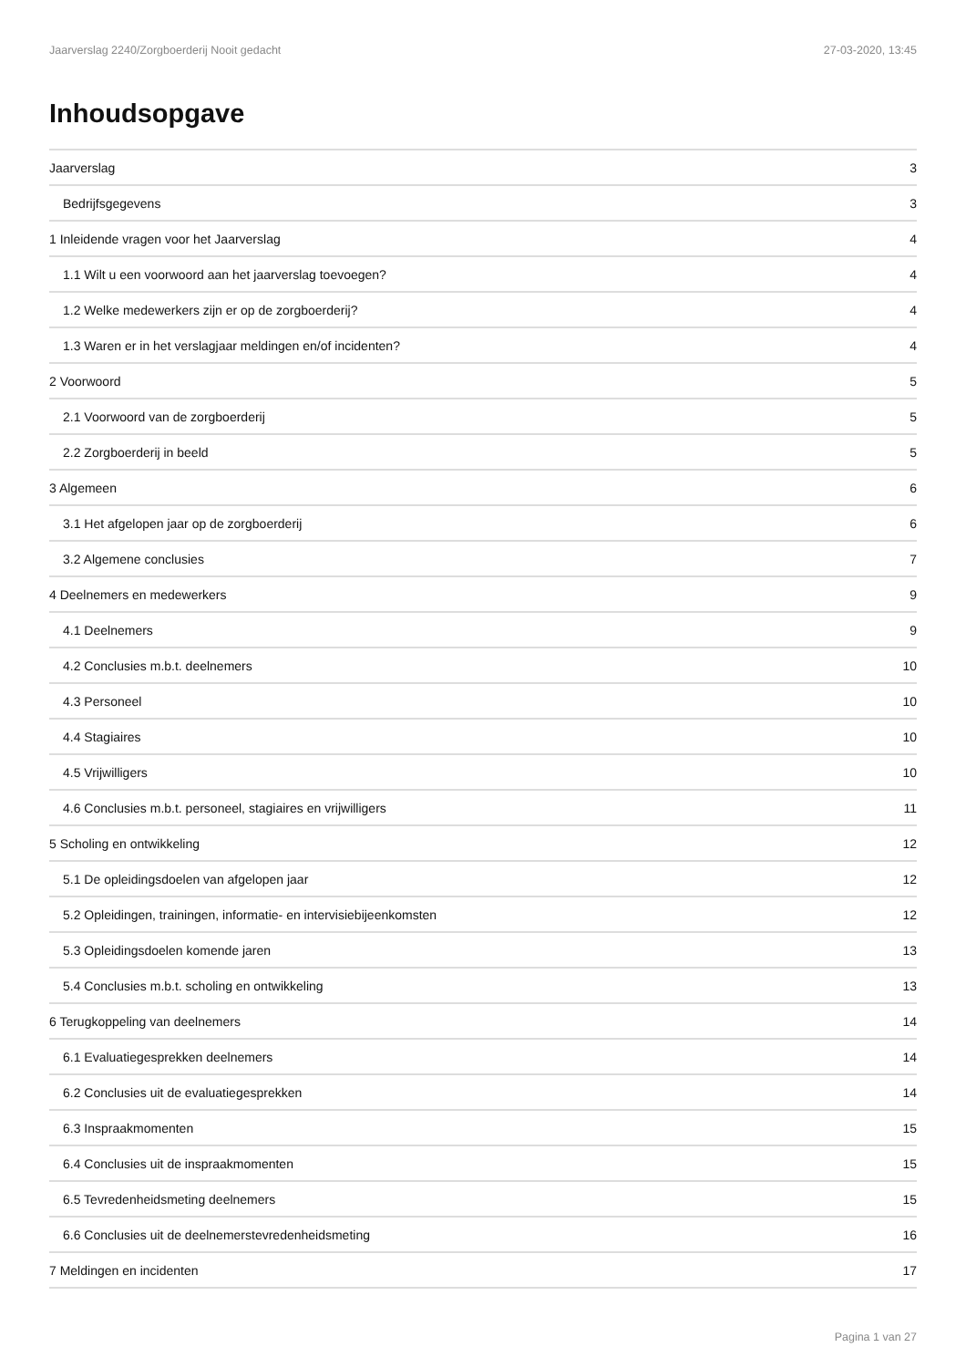Jaarverslag 2240/Zorgboerderij Nooit gedacht 27-03-2020, 13:45
Inhoudsopgave
Jaarverslag 3
Bedrijfsgegevens 3
1 Inleidende vragen voor het Jaarverslag 4
1.1 Wilt u een voorwoord aan het jaarverslag toevoegen? 4
1.2 Welke medewerkers zijn er op de zorgboerderij? 4
1.3 Waren er in het verslagjaar meldingen en/of incidenten? 4
2 Voorwoord 5
2.1 Voorwoord van de zorgboerderij 5
2.2 Zorgboerderij in beeld 5
3 Algemeen 6
3.1 Het afgelopen jaar op de zorgboerderij 6
3.2 Algemene conclusies 7
4 Deelnemers en medewerkers 9
4.1 Deelnemers 9
4.2 Conclusies m.b.t. deelnemers 10
4.3 Personeel 10
4.4 Stagiaires 10
4.5 Vrijwilligers 10
4.6 Conclusies m.b.t. personeel, stagiaires en vrijwilligers 11
5 Scholing en ontwikkeling 12
5.1 De opleidingsdoelen van afgelopen jaar 12
5.2 Opleidingen, trainingen, informatie- en intervisiebijeenkomsten 12
5.3 Opleidingsdoelen komende jaren 13
5.4 Conclusies m.b.t. scholing en ontwikkeling 13
6 Terugkoppeling van deelnemers 14
6.1 Evaluatiegesprekken deelnemers 14
6.2 Conclusies uit de evaluatiegesprekken 14
6.3 Inspraakmomenten 15
6.4 Conclusies uit de inspraakmomenten 15
6.5 Tevredenheidsmeting deelnemers 15
6.6 Conclusies uit de deelnemerstevredenheidsmeting 16
7 Meldingen en incidenten 17
Pagina 1 van 27